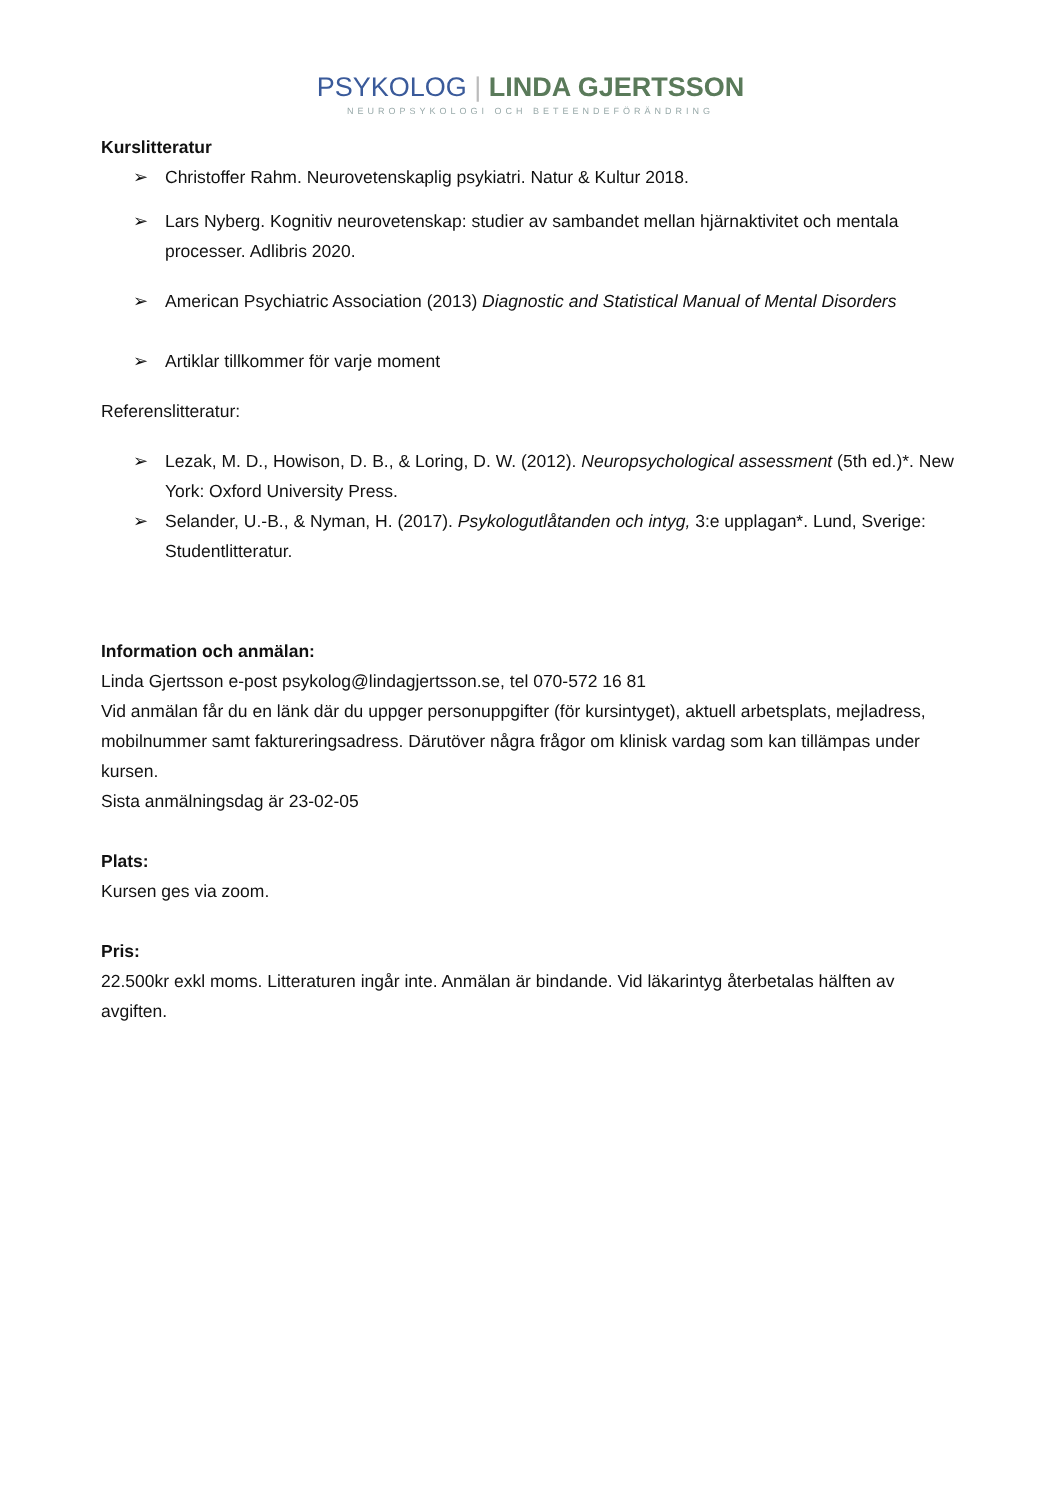PSYKOLOG | LINDA GJERTSSON
NEUROPSYKOLOGI OCH BETEENDEFÖRÄNDRING
Kurslitteratur
➢ Christoffer Rahm. Neurovetenskaplig psykiatri. Natur & Kultur 2018.
➢ Lars Nyberg. Kognitiv neurovetenskap: studier av sambandet mellan hjärnaktivitet och mentala processer. Adlibris 2020.
➢ American Psychiatric Association (2013) Diagnostic and Statistical Manual of Mental Disorders
➢ Artiklar tillkommer för varje moment
Referenslitteratur:
➢ Lezak, M. D., Howison, D. B., & Loring, D. W. (2012). Neuropsychological assessment (5th ed.)*. New York: Oxford University Press.
➢ Selander, U.-B., & Nyman, H. (2017). Psykologutlåtanden och intyg, 3:e upplagan*. Lund, Sverige: Studentlitteratur.
Information och anmälan:
Linda Gjertsson e-post psykolog@lindagjertsson.se, tel 070-572 16 81
Vid anmälan får du en länk där du uppger personuppgifter (för kursintyget), aktuell arbetsplats, mejladress, mobilnummer samt faktureringsadress. Därutöver några frågor om klinisk vardag som kan tillämpas under kursen.
Sista anmälningsdag är 23-02-05
Plats:
Kursen ges via zoom.
Pris:
22.500kr exkl moms. Litteraturen ingår inte. Anmälan är bindande. Vid läkarintyg återbetalas hälften av avgiften.